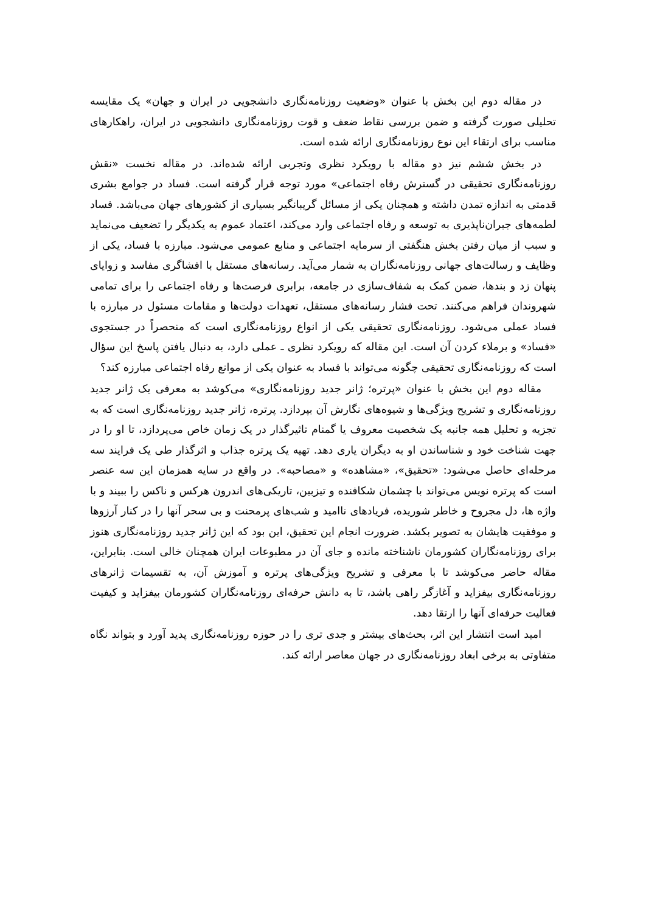در مقاله دوم این بخش با عنوان «وضعیت روزنامه‌نگاری دانشجویی در ایران و جهان» یک مقایسه تحلیلی صورت گرفته و ضمن بررسی نقاط ضعف و قوت روزنامه‌نگاری دانشجویی در ایران، راهکارهای مناسب برای ارتقاء این نوع روزنامه‌نگاری ارائه شده است.
در بخش ششم نیز دو مقاله با رویکرد نظری وتجربی ارائه شده‌اند. در مقاله نخست «نقش روزنامه‌نگاری تحقیقی در گسترش رفاه اجتماعی» مورد توجه قرار گرفته است. فساد در جوامع بشری قدمتی به اندازه تمدن داشته و همچنان یکی از مسائل گریبانگیر بسیاری از کشورهای جهان می‌باشد. فساد لطمه‌های جبران‌ناپذیری به توسعه و رفاه اجتماعی وارد می‌کند، اعتماد عموم به یکدیگر را تضعیف می‌نماید و سبب از میان رفتن بخش هنگفتی از سرمایه اجتماعی و منابع عمومی می‌شود. مبارزه با فساد، یکی از وظایف و رسالت‌های جهانی روزنامه‌نگاران به شمار می‌آید. رسانه‌های مستقل با افشاگری مفاسد و زوایای پنهان زد و بندها، ضمن کمک به شفاف‌سازی در جامعه، برابری فرصت‌ها و رفاه اجتماعی را برای تمامی شهروندان فراهم می‌کنند. تحت فشار رسانه‌های مستقل، تعهدات دولت‌ها و مقامات مسئول در مبارزه با فساد عملی می‌شود. روزنامه‌نگاری تحقیقی یکی از انواع روزنامه‌نگاری است که منحصراً در جستجوی «فساد» و برملاء کردن آن است. این مقاله که رویکرد نظری ـ عملی دارد، به دنبال یافتن پاسخ این سؤال است که روزنامه‌نگاری تحقیقی چگونه می‌تواند با فساد به عنوان یکی از موانع رفاه اجتماعی مبارزه کند؟
مقاله دوم این بخش با عنوان «پرتره؛ ژانر جدید روزنامه‌نگاری» می‌کوشد به معرفی یک ژانر جدید روزنامه‌نگاری و تشریح ویژگی‌ها و شیوه‌های نگارش آن بپردازد. پرتره، ژانر جدید روزنامه‌نگاری است که به تجزیه و تحلیل همه جانبه یک شخصیت معروف یا گمنام تاثیرگذار در یک زمان خاص می‌پردازد، تا او را در جهت شناخت خود و شناساندن او به دیگران یاری دهد. تهیه یک پرتره جذاب و اثرگذار طی یک فرایند سه مرحله‌ای حاصل می‌شود: «تحقیق»، «مشاهده» و «مصاحبه». در واقع در سایه همزمان این سه عنصر است که پرتره نویس می‌تواند با چشمان شکافنده و تیزبین، تاریکی‌های اندرون هرکس و ناکس را ببیند و با واژه ها، دل مجروح و خاطر شوریده، فریادهای ناامید و شب‌های پرمحنت و بی سحر آنها را در کنار آرزوها و موفقیت هایشان به تصویر بکشد. ضرورت انجام این تحقیق، این بود که این ژانر جدید روزنامه‌نگاری هنوز برای روزنامه‌نگاران کشورمان ناشناخته مانده و جای آن در مطبوعات ایران همچنان خالی است. بنابراین، مقاله حاضر می‌کوشد تا با معرفی و تشریح ویژگی‌های پرتره و آموزش آن، به تقسیمات ژانرهای روزنامه‌نگاری بیفزاید و آغازگر راهی باشد، تا به دانش حرفه‌ای روزنامه‌نگاران کشورمان بیفزاید و کیفیت فعالیت حرفه‌ای آنها را ارتقا دهد.
امید است انتشار این اثر، بحث‌های بیشتر و جدی تری را در حوزه روزنامه‌نگاری پدید آورد و بتواند نگاه متفاوتی به برخی ابعاد روزنامه‌نگاری در جهان معاصر ارائه کند.